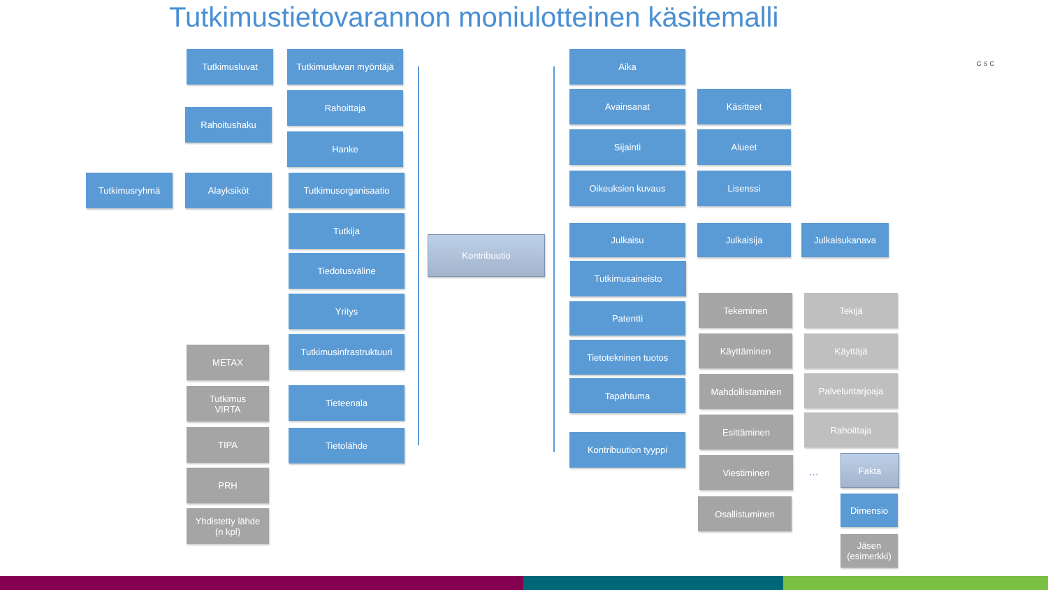Tutkimustietovarannon moniulotteinen käsitemalli
CSC
Tutkimusluvat
Tutkimusluvan myöntäjä
Rahoitushaku
Rahoittaja
Hanke
Tutkimusryhmä Alayksiköt Tutkimusorganisaatio
Tutkija
Tiedotusväline
Yritys
Tutkimusinfrastruktuuri
METAX
Tutkimus
VIRTA
Tieteenala
TIPA Tietolähde
PRH
Yhdistetty lähde
(n kpl)
Kontribuutio
Aika
Avainsanat Käsitteet
Sijainti Alueet
Oikeuksien kuvaus Lisenssi
Julkaisu Julkaisija Julkaisukanava
Tutkimusaineisto
Patentti
Tekeminen Tekijä
Tietotekninen tuotos
Käyttäminen Käyttäjä
Tapahtuma Mahdollistaminen Palveluntarjoaja
Esittäminen Rahoittaja
Kontribuution tyyppi
Viestiminen
...
Fakta
Osallistuminen Dimensio
Jäsen
(esimerkki)